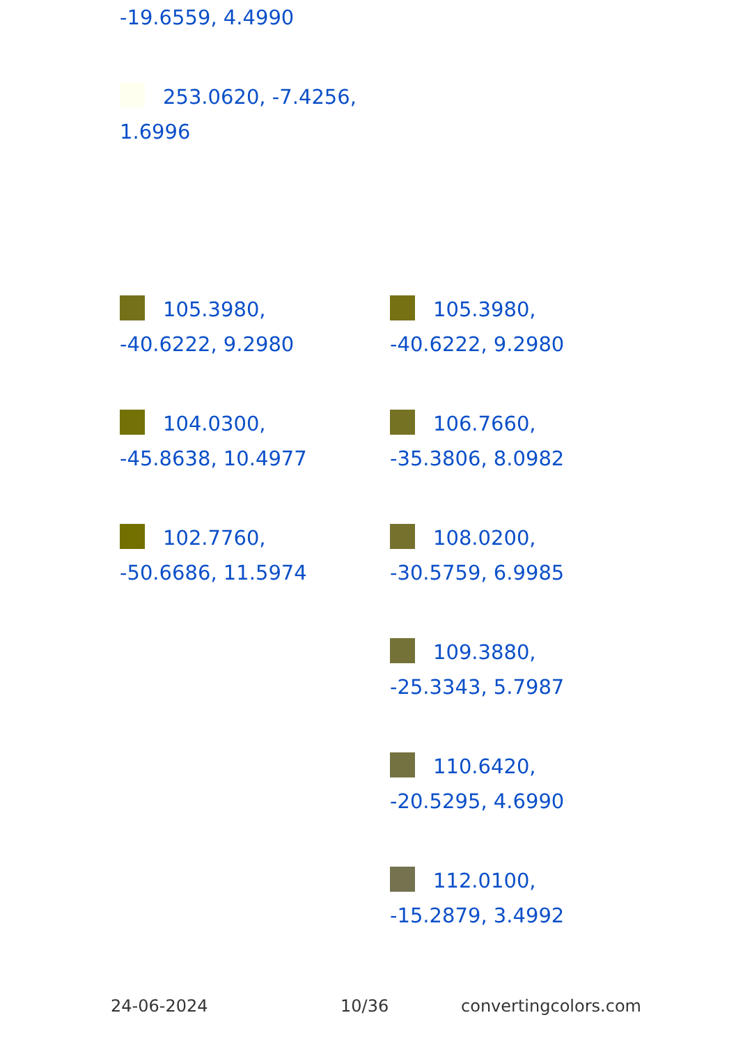-19.6559, 4.4990
253.0620, -7.4256, 1.6996
105.3980, -40.6222, 9.2980
105.3980, -40.6222, 9.2980
104.0300, -45.8638, 10.4977
106.7660, -35.3806, 8.0982
102.7760, -50.6686, 11.5974
108.0200, -30.5759, 6.9985
109.3880, -25.3343, 5.7987
110.6420, -20.5295, 4.6990
112.0100, -15.2879, 3.4992
24-06-2024 10/36 convertingcolors.com